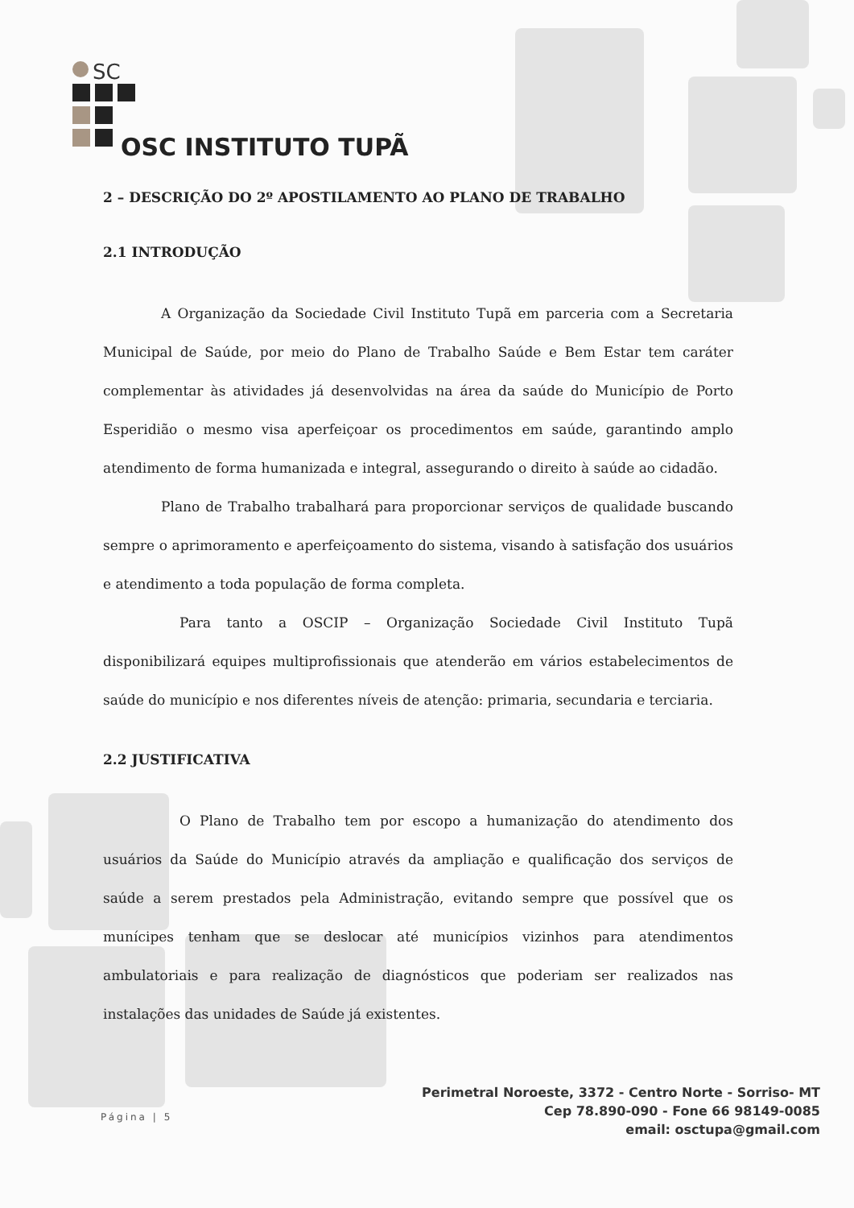SC
OSC INSTITUTO TUPÃ
2 – DESCRIÇÃO DO 2º APOSTILAMENTO AO PLANO DE TRABALHO
2.1 INTRODUÇÃO
A Organização da Sociedade Civil Instituto Tupã em parceria com a Secretaria Municipal de Saúde, por meio do Plano de Trabalho Saúde e Bem Estar tem caráter complementar às atividades já desenvolvidas na área da saúde do Município de Porto Esperidião o mesmo visa aperfeiçoar os procedimentos em saúde, garantindo amplo atendimento de forma humanizada e integral, assegurando o direito à saúde ao cidadão.
Plano de Trabalho trabalhará para proporcionar serviços de qualidade buscando sempre o aprimoramento e aperfeiçoamento do sistema, visando à satisfação dos usuários e atendimento a toda população de forma completa.
Para tanto a OSCIP – Organização Sociedade Civil Instituto Tupã disponibilizará equipes multiprofissionais que atenderão em vários estabelecimentos de saúde do município e nos diferentes níveis de atenção: primaria, secundaria e terciaria.
2.2 JUSTIFICATIVA
O Plano de Trabalho tem por escopo a humanização do atendimento dos usuários da Saúde do Município através da ampliação e qualificação dos serviços de saúde a serem prestados pela Administração, evitando sempre que possível que os munícipes tenham que se deslocar até municípios vizinhos para atendimentos ambulatoriais e para realização de diagnósticos que poderiam ser realizados nas instalações das unidades de Saúde já existentes.
Perimetral Noroeste, 3372 - Centro Norte - Sorriso- MT
Cep 78.890-090 - Fone 66 98149-0085
email: osctupa@gmail.com
Página | 5